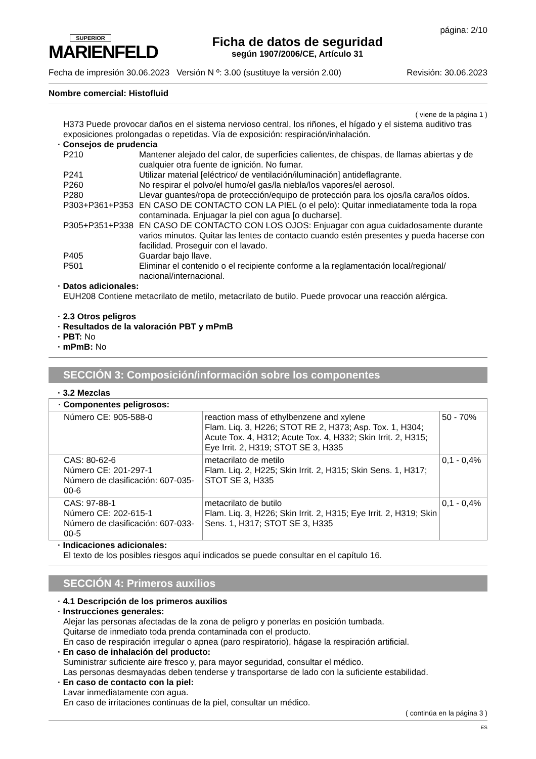SUPERIOR
MARIENFELD
Ficha de datos de seguridad
según 1907/2006/CE, Artículo 31
página: 2/10
Fecha de impresión 30.06.2023 Versión N º: 3.00 (sustituye la versión 2.00) Revisión: 30.06.2023
Nombre comercial: Histofluid
( viene de la página 1 )
H373 Puede provocar daños en el sistema nervioso central, los riñones, el hígado y el sistema auditivo tras exposiciones prolongadas o repetidas. Vía de exposición: respiración/inhalación.
· Consejos de prudencia
P210 Mantener alejado del calor, de superficies calientes, de chispas, de llamas abiertas y de cualquier otra fuente de ignición. No fumar.
P241 Utilizar material [eléctrico/ de ventilación/iluminación] antideflagrante.
P260 No respirar el polvo/el humo/el gas/la niebla/los vapores/el aerosol.
P280 Llevar guantes/ropa de protección/equipo de protección para los ojos/la cara/los oídos.
P303+P361+P353 EN CASO DE CONTACTO CON LA PIEL (o el pelo): Quitar inmediatamente toda la ropa contaminada. Enjuagar la piel con agua [o ducharse].
P305+P351+P338 EN CASO DE CONTACTO CON LOS OJOS: Enjuagar con agua cuidadosamente durante varios minutos. Quitar las lentes de contacto cuando estén presentes y pueda hacerse con facilidad. Proseguir con el lavado.
P405 Guardar bajo llave.
P501 Eliminar el contenido o el recipiente conforme a la reglamentación local/regional/ nacional/internacional.
· Datos adicionales:
EUH208 Contiene metacrilato de metilo, metacrilato de butilo. Puede provocar una reacción alérgica.
· 2.3 Otros peligros
· Resultados de la valoración PBT y mPmB
· PBT: No
· mPmB: No
SECCIÓN 3: Composición/información sobre los componentes
· 3.2 Mezclas
| · Componentes peligrosos: | | |
| Número CE: 905-588-0 | reaction mass of ethylbenzene and xylene Flam. Liq. 3, H226; STOT RE 2, H373; Asp. Tox. 1, H304; Acute Tox. 4, H312; Acute Tox. 4, H332; Skin Irrit. 2, H315; Eye Irrit. 2, H319; STOT SE 3, H335 | 50 - 70% |
| CAS: 80-62-6 Número CE: 201-297-1 Número de clasificación: 607-035-00-6 | metacrilato de metilo Flam. Liq. 2, H225; Skin Irrit. 2, H315; Skin Sens. 1, H317; STOT SE 3, H335 | 0,1 - 0,4% |
| CAS: 97-88-1 Número CE: 202-615-1 Número de clasificación: 607-033-00-5 | metacrilato de butilo Flam. Liq. 3, H226; Skin Irrit. 2, H315; Eye Irrit. 2, H319; Skin Sens. 1, H317; STOT SE 3, H335 | 0,1 - 0,4% |
· Indicaciones adicionales:
El texto de los posibles riesgos aquí indicados se puede consultar en el capítulo 16.
SECCIÓN 4: Primeros auxilios
· 4.1 Descripción de los primeros auxilios
· Instrucciones generales:
Alejar las personas afectadas de la zona de peligro y ponerlas en posición tumbada.
Quitarse de inmediato toda prenda contaminada con el producto.
En caso de respiración irregular o apnea (paro respiratorio), hágase la respiración artificial.
· En caso de inhalación del producto:
Suministrar suficiente aire fresco y, para mayor seguridad, consultar el médico.
Las personas desmayadas deben tenderse y transportarse de lado con la suficiente estabilidad.
· En caso de contacto con la piel:
Lavar inmediatamente con agua.
En caso de irritaciones continuas de la piel, consultar un médico.
( continúa en la página 3 )
ES